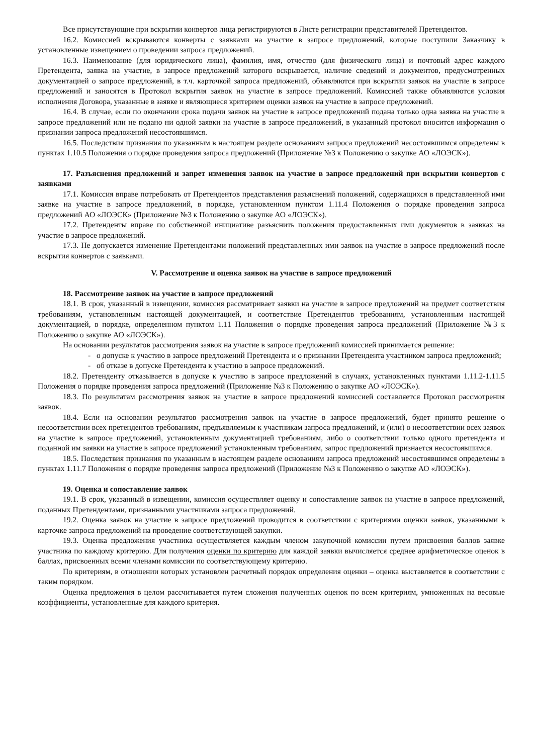Все присутствующие при вскрытии конвертов лица регистрируются в Листе регистрации представителей Претендентов.
16.2. Комиссией вскрываются конверты с заявками на участие в запросе предложений, которые поступили Заказчику в установленные извещением о проведении запроса предложений.
16.3. Наименование (для юридического лица), фамилия, имя, отчество (для физического лица) и почтовый адрес каждого Претендента, заявка на участие, в запросе предложений которого вскрывается, наличие сведений и документов, предусмотренных документацией о запросе предложений, в т.ч. карточкой запроса предложений, объявляются при вскрытии заявок на участие в запросе предложений и заносятся в Протокол вскрытия заявок на участие в запросе предложений. Комиссией также объявляются условия исполнения Договора, указанные в заявке и являющиеся критерием оценки заявок на участие в запросе предложений.
16.4. В случае, если по окончании срока подачи заявок на участие в запросе предложений подана только одна заявка на участие в запросе предложений или не подано ни одной заявки на участие в запросе предложений, в указанный протокол вносится информация о признании запроса предложений несостоявшимся.
16.5. Последствия признания по указанным в настоящем разделе основаниям запроса предложений несостоявшимся определены в пунктах 1.10.5 Положения о порядке проведения запроса предложений (Приложение №3 к Положению о закупке АО «ЛОЭСК»).
17. Разъяснения предложений и запрет изменения заявок на участие в запросе предложений при вскрытии конвертов с заявками
17.1. Комиссия вправе потребовать от Претендентов представления разъяснений положений, содержащихся в представленной ими заявке на участие в запросе предложений, в порядке, установленном пунктом 1.11.4 Положения о порядке проведения запроса предложений АО «ЛОЭСК» (Приложение №3 к Положению о закупке АО «ЛОЭСК»).
17.2. Претенденты вправе по собственной инициативе разъяснить положения предоставленных ими документов в заявках на участие в запросе предложений.
17.3. Не допускается изменение Претендентами положений представленных ими заявок на участие в запросе предложений после вскрытия конвертов с заявками.
V. Рассмотрение и оценка заявок на участие в запросе предложений
18. Рассмотрение заявок на участие в запросе предложений
18.1. В срок, указанный в извещении, комиссия рассматривает заявки на участие в запросе предложений на предмет соответствия требованиям, установленным настоящей документацией, и соответствие Претендентов требованиям, установленным настоящей документацией, в порядке, определенном пунктом 1.11 Положения о порядке проведения запроса предложений (Приложение №3 к Положению о закупке АО «ЛОЭСК»).
На основании результатов рассмотрения заявок на участие в запросе предложений комиссией принимается решение:
- о допуске к участию в запросе предложений Претендента и о признании Претендента участником запроса предложений;
- об отказе в допуске Претендента к участию в запросе предложений.
18.2. Претенденту отказывается в допуске к участию в запросе предложений в случаях, установленных пунктами 1.11.2-1.11.5 Положения о порядке проведения запроса предложений (Приложение №3 к Положению о закупке АО «ЛОЭСК»).
18.3. По результатам рассмотрения заявок на участие в запросе предложений комиссией составляется Протокол рассмотрения заявок.
18.4. Если на основании результатов рассмотрения заявок на участие в запросе предложений, будет принято решение о несоответствии всех претендентов требованиям, предъявляемым к участникам запроса предложений, и (или) о несоответствии всех заявок на участие в запросе предложений, установленным документацией требованиям, либо о соответствии только одного претендента и поданной им заявки на участие в запросе предложений установленным требованиям, запрос предложений признается несостоявшимся.
18.5. Последствия признания по указанным в настоящем разделе основаниям запроса предложений несостоявшимся определены в пунктах 1.11.7 Положения о порядке проведения запроса предложений (Приложение №3 к Положению о закупке АО «ЛОЭСК»).
19. Оценка и сопоставление заявок
19.1. В срок, указанный в извещении, комиссия осуществляет оценку и сопоставление заявок на участие в запросе предложений, поданных Претендентами, признанными участниками запроса предложений.
19.2. Оценка заявок на участие в запросе предложений проводится в соответствии с критериями оценки заявок, указанными в карточке запроса предложений на проведение соответствующей закупки.
19.3. Оценка предложения участника осуществляется каждым членом закупочной комиссии путем присвоения баллов заявке участника по каждому критерию. Для получения оценки по критерию для каждой заявки вычисляется среднее арифметическое оценок в баллах, присвоенных всеми членами комиссии по соответствующему критерию.
По критериям, в отношении которых установлен расчетный порядок определения оценки – оценка выставляется в соответствии с таким порядком.
Оценка предложения в целом рассчитывается путем сложения полученных оценок по всем критериям, умноженных на весовые коэффициенты, установленные для каждого критерия.